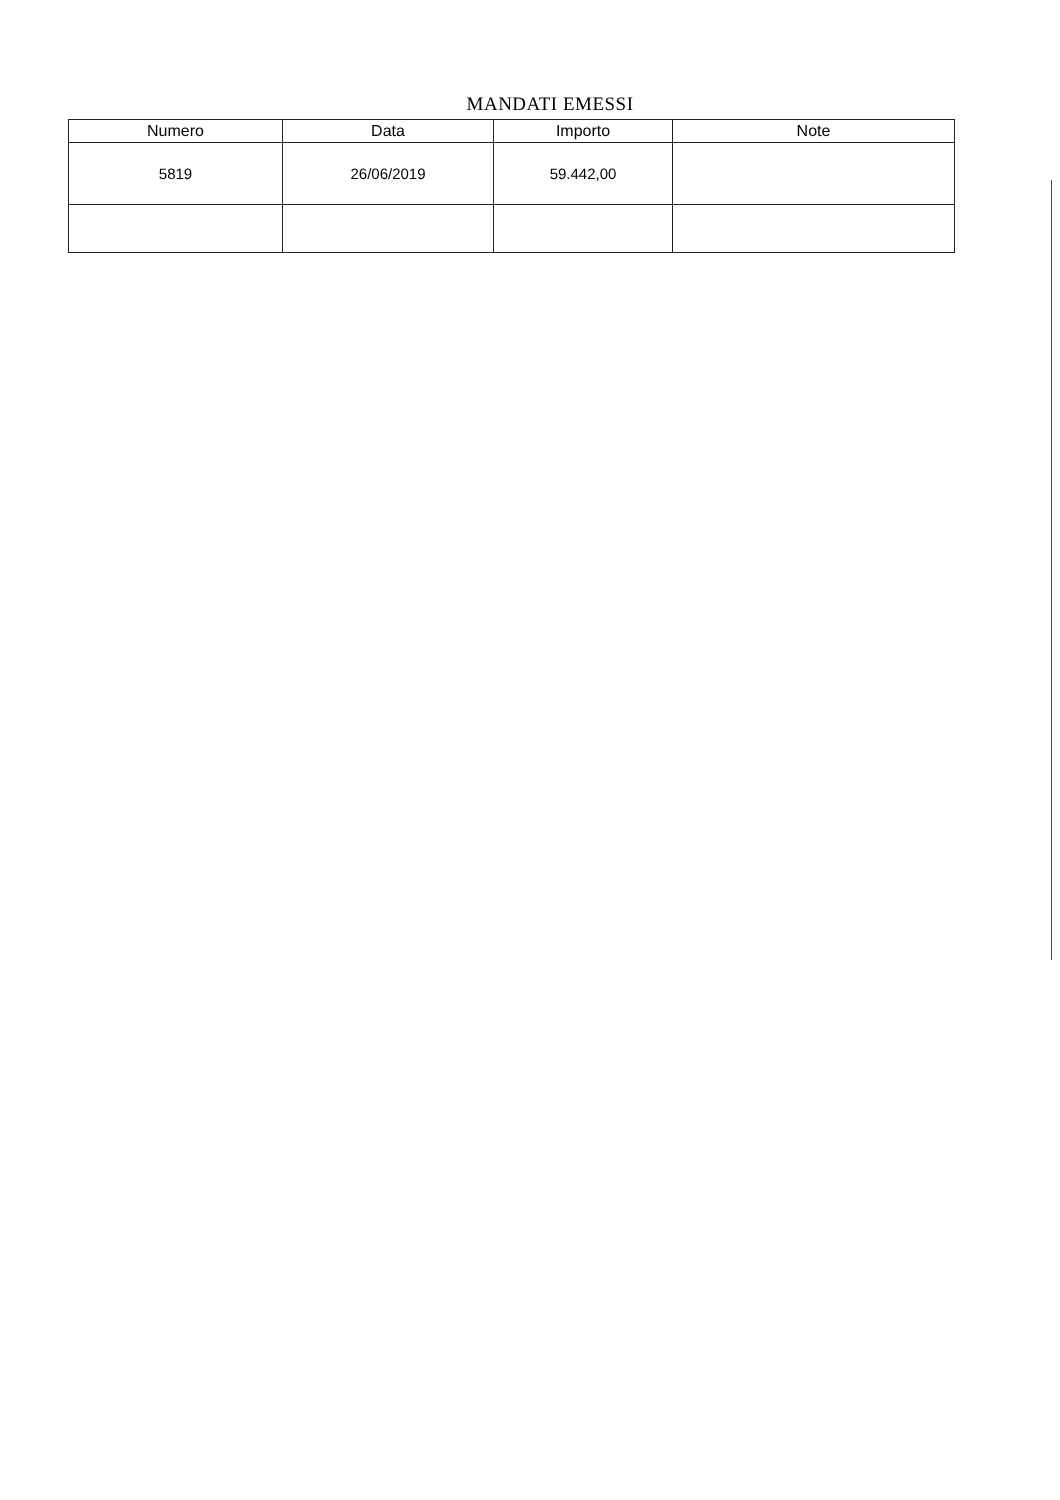MANDATI EMESSI
| Numero | Data | Importo | Note |
| --- | --- | --- | --- |
| 5819 | 26/06/2019 | 59.442,00 | |